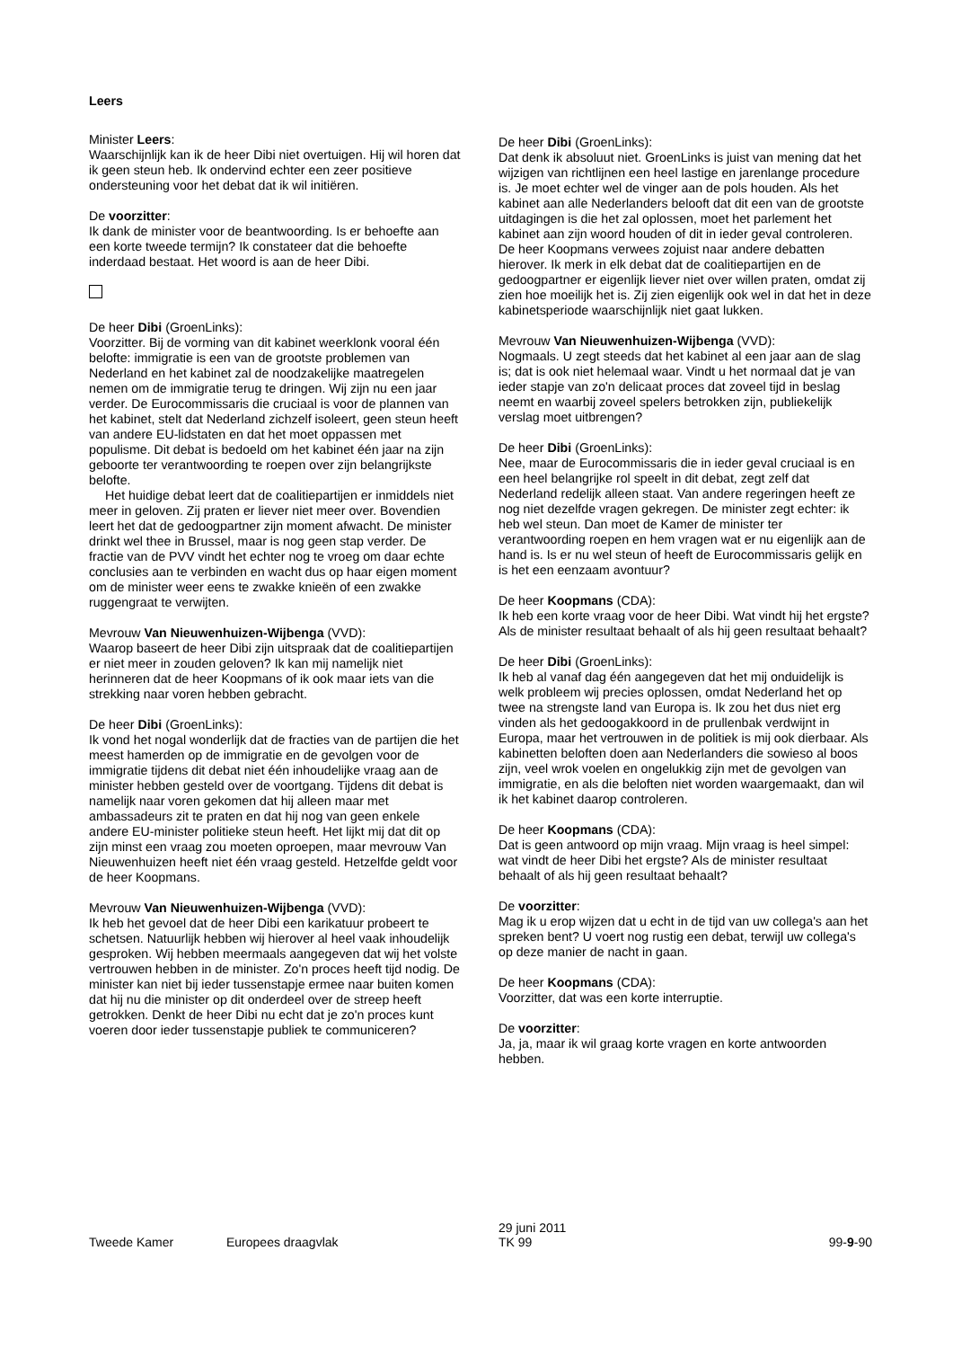Leers
Minister Leers:
Waarschijnlijk kan ik de heer Dibi niet overtuigen. Hij wil horen dat ik geen steun heb. Ik ondervind echter een zeer positieve ondersteuning voor het debat dat ik wil initiëren.
De voorzitter:
Ik dank de minister voor de beantwoording. Is er behoefte aan een korte tweede termijn? Ik constateer dat die behoefte inderdaad bestaat. Het woord is aan de heer Dibi.
De heer Dibi (GroenLinks):
Voorzitter. Bij de vorming van dit kabinet weerklonk vooral één belofte: immigratie is een van de grootste problemen van Nederland en het kabinet zal de noodzakelijke maatregelen nemen om de immigratie terug te dringen. Wij zijn nu een jaar verder. De Eurocommissaris die cruciaal is voor de plannen van het kabinet, stelt dat Nederland zichzelf isoleert, geen steun heeft van andere EU-lidstaten en dat het moet oppassen met populisme. Dit debat is bedoeld om het kabinet één jaar na zijn geboorte ter verantwoording te roepen over zijn belangrijkste belofte.
Het huidige debat leert dat de coalitiepartijen er inmiddels niet meer in geloven. Zij praten er liever niet meer over. Bovendien leert het dat de gedoogpartner zijn moment afwacht. De minister drinkt wel thee in Brussel, maar is nog geen stap verder. De fractie van de PVV vindt het echter nog te vroeg om daar echte conclusies aan te verbinden en wacht dus op haar eigen moment om de minister weer eens te zwakke knieën of een zwakke ruggengraat te verwijten.
Mevrouw Van Nieuwenhuizen-Wijbenga (VVD):
Waarop baseert de heer Dibi zijn uitspraak dat de coalitiepartijen er niet meer in zouden geloven? Ik kan mij namelijk niet herinneren dat de heer Koopmans of ik ook maar iets van die strekking naar voren hebben gebracht.
De heer Dibi (GroenLinks):
Ik vond het nogal wonderlijk dat de fracties van de partijen die het meest hamerden op de immigratie en de gevolgen voor de immigratie tijdens dit debat niet één inhoudelijke vraag aan de minister hebben gesteld over de voortgang. Tijdens dit debat is namelijk naar voren gekomen dat hij alleen maar met ambassadeurs zit te praten en dat hij nog van geen enkele andere EU-minister politieke steun heeft. Het lijkt mij dat dit op zijn minst een vraag zou moeten oproepen, maar mevrouw Van Nieuwenhuizen heeft niet één vraag gesteld. Hetzelfde geldt voor de heer Koopmans.
Mevrouw Van Nieuwenhuizen-Wijbenga (VVD):
Ik heb het gevoel dat de heer Dibi een karikatuur probeert te schetsen. Natuurlijk hebben wij hierover al heel vaak inhoudelijk gesproken. Wij hebben meermaals aangegeven dat wij het volste vertrouwen hebben in de minister. Zo'n proces heeft tijd nodig. De minister kan niet bij ieder tussenstapje ermee naar buiten komen dat hij nu die minister op dit onderdeel over de streep heeft getrokken. Denkt de heer Dibi nu echt dat je zo'n proces kunt voeren door ieder tussenstapje publiek te communiceren?
De heer Dibi (GroenLinks):
Dat denk ik absoluut niet. GroenLinks is juist van mening dat het wijzigen van richtlijnen een heel lastige en jarenlange procedure is. Je moet echter wel de vinger aan de pols houden. Als het kabinet aan alle Nederlanders belooft dat dit een van de grootste uitdagingen is die het zal oplossen, moet het parlement het kabinet aan zijn woord houden of dit in ieder geval controleren. De heer Koopmans verwees zojuist naar andere debatten hierover. Ik merk in elk debat dat de coalitiepartijen en de gedoogpartner er eigenlijk liever niet over willen praten, omdat zij zien hoe moeilijk het is. Zij zien eigenlijk ook wel in dat het in deze kabinetsperiode waarschijnlijk niet gaat lukken.
Mevrouw Van Nieuwenhuizen-Wijbenga (VVD):
Nogmaals. U zegt steeds dat het kabinet al een jaar aan de slag is; dat is ook niet helemaal waar. Vindt u het normaal dat je van ieder stapje van zo'n delicaat proces dat zoveel tijd in beslag neemt en waarbij zoveel spelers betrokken zijn, publiekelijk verslag moet uitbrengen?
De heer Dibi (GroenLinks):
Nee, maar de Eurocommissaris die in ieder geval cruciaal is en een heel belangrijke rol speelt in dit debat, zegt zelf dat Nederland redelijk alleen staat. Van andere regeringen heeft ze nog niet dezelfde vragen gekregen. De minister zegt echter: ik heb wel steun. Dan moet de Kamer de minister ter verantwoording roepen en hem vragen wat er nu eigenlijk aan de hand is. Is er nu wel steun of heeft de Eurocommissaris gelijk en is het een eenzaam avontuur?
De heer Koopmans (CDA):
Ik heb een korte vraag voor de heer Dibi. Wat vindt hij het ergste? Als de minister resultaat behaalt of als hij geen resultaat behaalt?
De heer Dibi (GroenLinks):
Ik heb al vanaf dag één aangegeven dat het mij onduidelijk is welk probleem wij precies oplossen, omdat Nederland het op twee na strengste land van Europa is. Ik zou het dus niet erg vinden als het gedoogakkoord in de prullenbak verdwijnt in Europa, maar het vertrouwen in de politiek is mij ook dierbaar. Als kabinetten beloften doen aan Nederlanders die sowieso al boos zijn, veel wrok voelen en ongelukkig zijn met de gevolgen van immigratie, en als die beloften niet worden waargemaakt, dan wil ik het kabinet daarop controleren.
De heer Koopmans (CDA):
Dat is geen antwoord op mijn vraag. Mijn vraag is heel simpel: wat vindt de heer Dibi het ergste? Als de minister resultaat behaalt of als hij geen resultaat behaalt?
De voorzitter:
Mag ik u erop wijzen dat u echt in de tijd van uw collega's aan het spreken bent? U voert nog rustig een debat, terwijl uw collega's op deze manier de nacht in gaan.
De heer Koopmans (CDA):
Voorzitter, dat was een korte interruptie.
De voorzitter:
Ja, ja, maar ik wil graag korte vragen en korte antwoorden hebben.
Tweede Kamer Europees draagvlak
29 juni 2011
TK 99
99-9-90